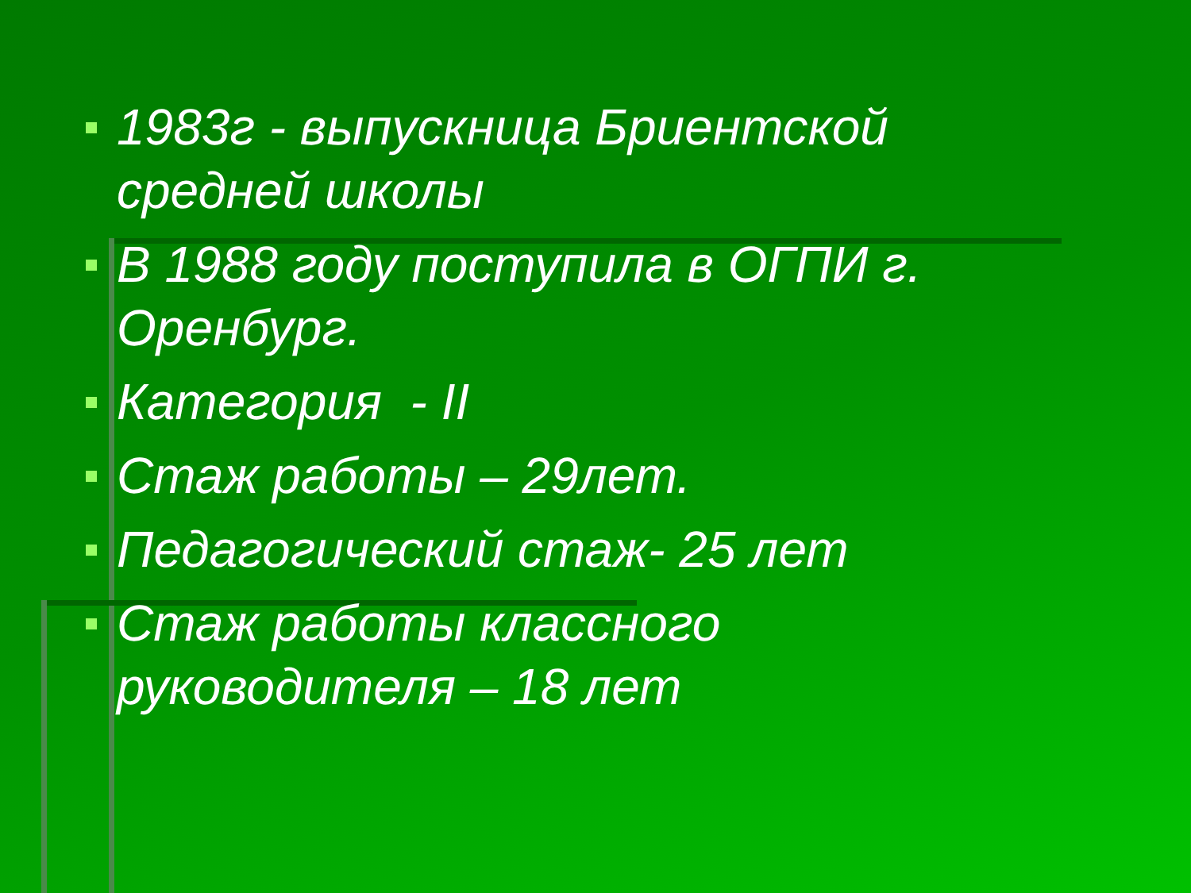1983г - выпускница Бриентской средней школы
В 1988 году поступила в ОГПИ г. Оренбург.
Категория - II
Стаж работы – 29лет.
Педагогический стаж- 25 лет
Стаж работы классного руководителя – 18 лет